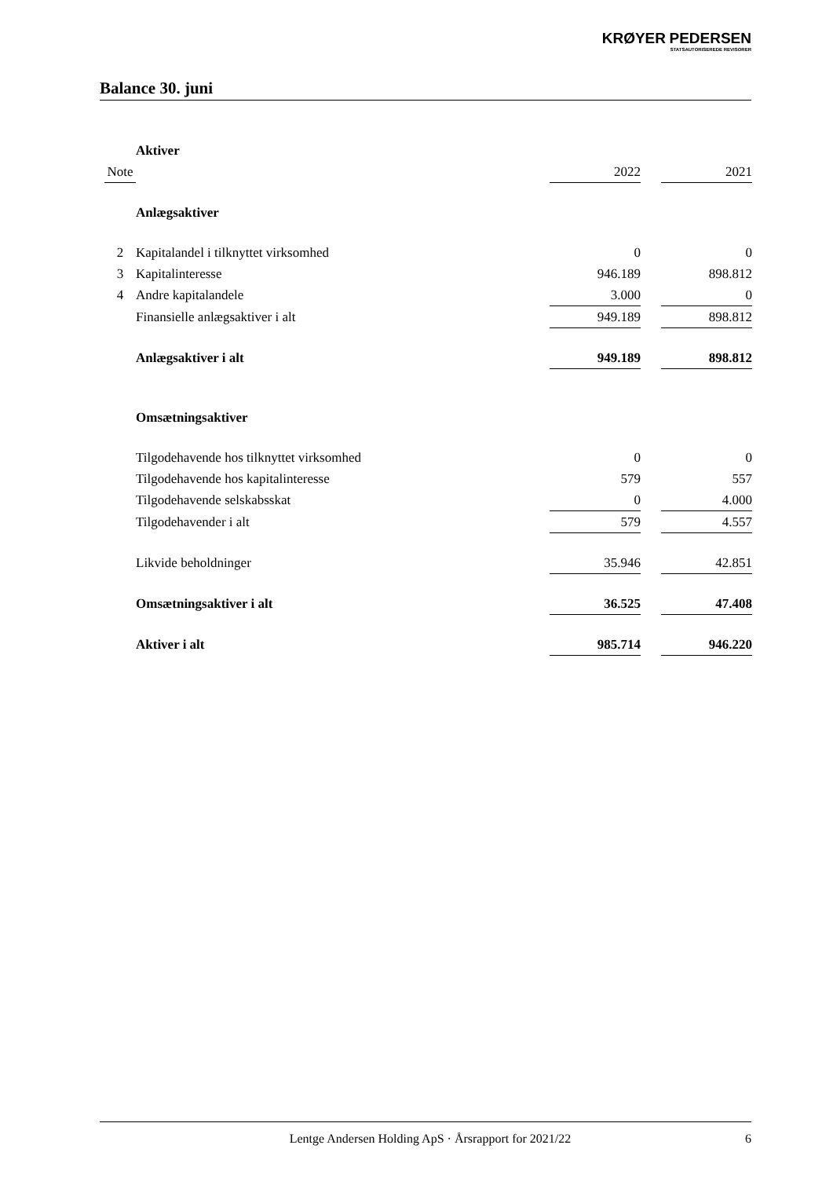KRØYER PEDERSEN
STATSAUTORISEREDE REVISORER
Balance 30. juni
| | Aktiver | | | |
| Note | | 2022 | | 2021 |
| | Anlægsaktiver | | | |
| 2 | Kapitalandel i tilknyttet virksomhed | 0 | | 0 |
| 3 | Kapitalinteresse | 946.189 | | 898.812 |
| 4 | Andre kapitalandele | 3.000 | | 0 |
| | Finansielle anlægsaktiver i alt | 949.189 | | 898.812 |
| | Anlægsaktiver i alt | 949.189 | | 898.812 |
| | Omsætningsaktiver | | | |
| | Tilgodehavende hos tilknyttet virksomhed | 0 | | 0 |
| | Tilgodehavende hos kapitalinteresse | 579 | | 557 |
| | Tilgodehavende selskabsskat | 0 | | 4.000 |
| | Tilgodehavender i alt | 579 | | 4.557 |
| | Likvide beholdninger | 35.946 | | 42.851 |
| | Omsætningsaktiver i alt | 36.525 | | 47.408 |
| | Aktiver i alt | 985.714 | | 946.220 |
Lentge Andersen Holding ApS · Årsrapport for 2021/22 6